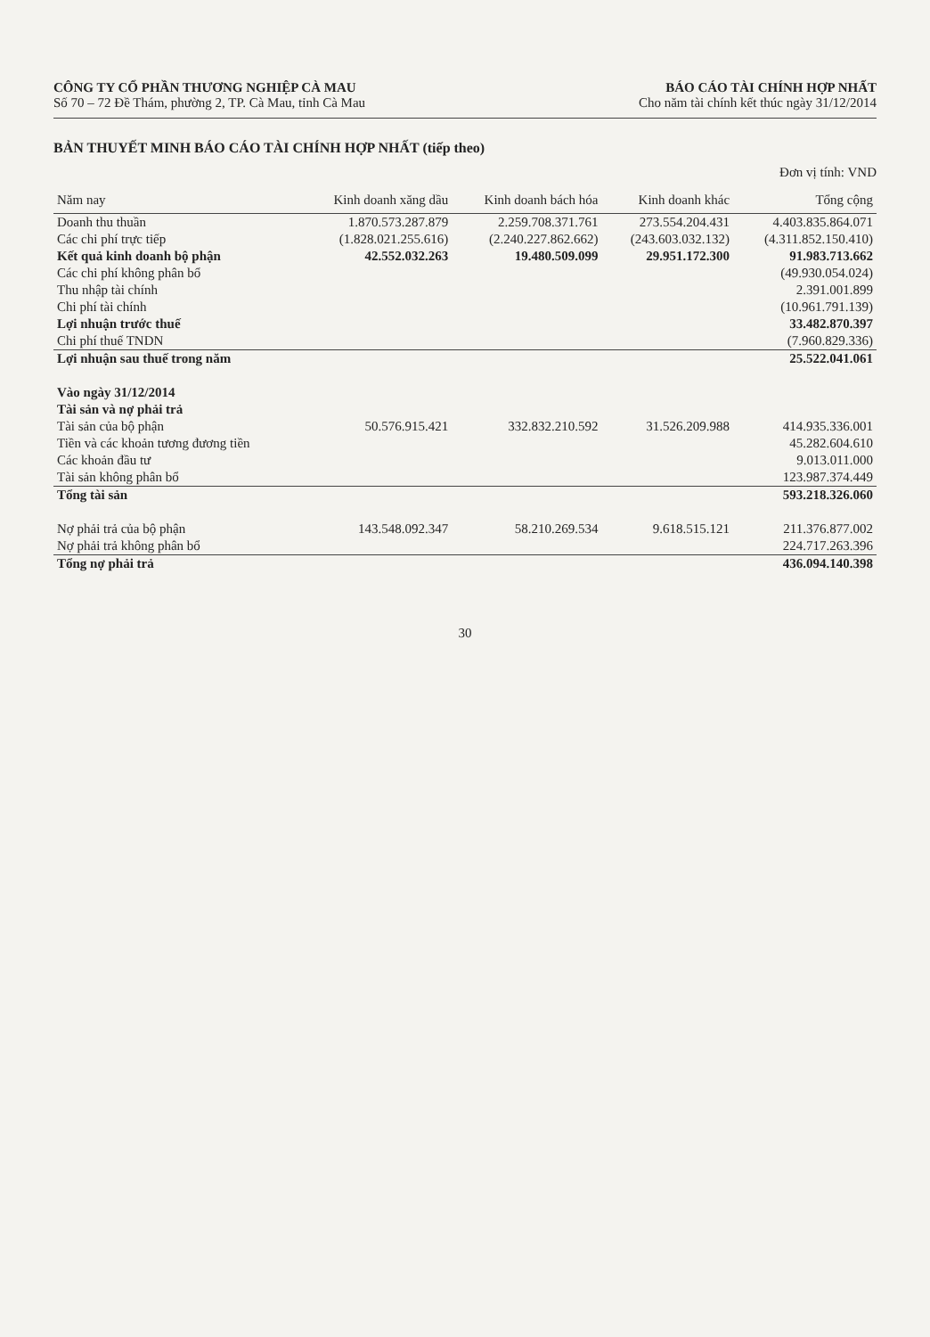CÔNG TY CỔ PHẦN THƯƠNG NGHIỆP CÀ MAU
Số 70 – 72 Đề Thám, phường 2, TP. Cà Mau, tỉnh Cà Mau
BÁO CÁO TÀI CHÍNH HỢP NHẤT
Cho năm tài chính kết thúc ngày 31/12/2014
BẢN THUYẾT MINH BÁO CÁO TÀI CHÍNH HỢP NHẤT (tiếp theo)
Đơn vị tính: VND
| Năm nay | Kinh doanh xăng dầu | Kinh doanh bách hóa | Kinh doanh khác | Tổng cộng |
| --- | --- | --- | --- | --- |
| Doanh thu thuần | 1.870.573.287.879 | 2.259.708.371.761 | 273.554.204.431 | 4.403.835.864.071 |
| Các chi phí trực tiếp | (1.828.021.255.616) | (2.240.227.862.662) | (243.603.032.132) | (4.311.852.150.410) |
| Kết quả kinh doanh bộ phận | 42.552.032.263 | 19.480.509.099 | 29.951.172.300 | 91.983.713.662 |
| Các chi phí không phân bổ | | | | (49.930.054.024) |
| Thu nhập tài chính | | | | 2.391.001.899 |
| Chi phí tài chính | | | | (10.961.791.139) |
| Lợi nhuận trước thuế | | | | 33.482.870.397 |
| Chi phí thuế TNDN | | | | (7.960.829.336) |
| Lợi nhuận sau thuế trong năm | | | | 25.522.041.061 |
| Vào ngày 31/12/2014 | | | | |
| Tài sản và nợ phải trả | | | | |
| Tài sản của bộ phận | 50.576.915.421 | 332.832.210.592 | 31.526.209.988 | 414.935.336.001 |
| Tiền và các khoản tương đương tiền | | | | 45.282.604.610 |
| Các khoản đầu tư | | | | 9.013.011.000 |
| Tài sản không phân bổ | | | | 123.987.374.449 |
| Tổng tài sản | | | | 593.218.326.060 |
| Nợ phải trả của bộ phận | 143.548.092.347 | 58.210.269.534 | 9.618.515.121 | 211.376.877.002 |
| Nợ phải trả không phân bổ | | | | 224.717.263.396 |
| Tổng nợ phải trả | | | | 436.094.140.398 |
30